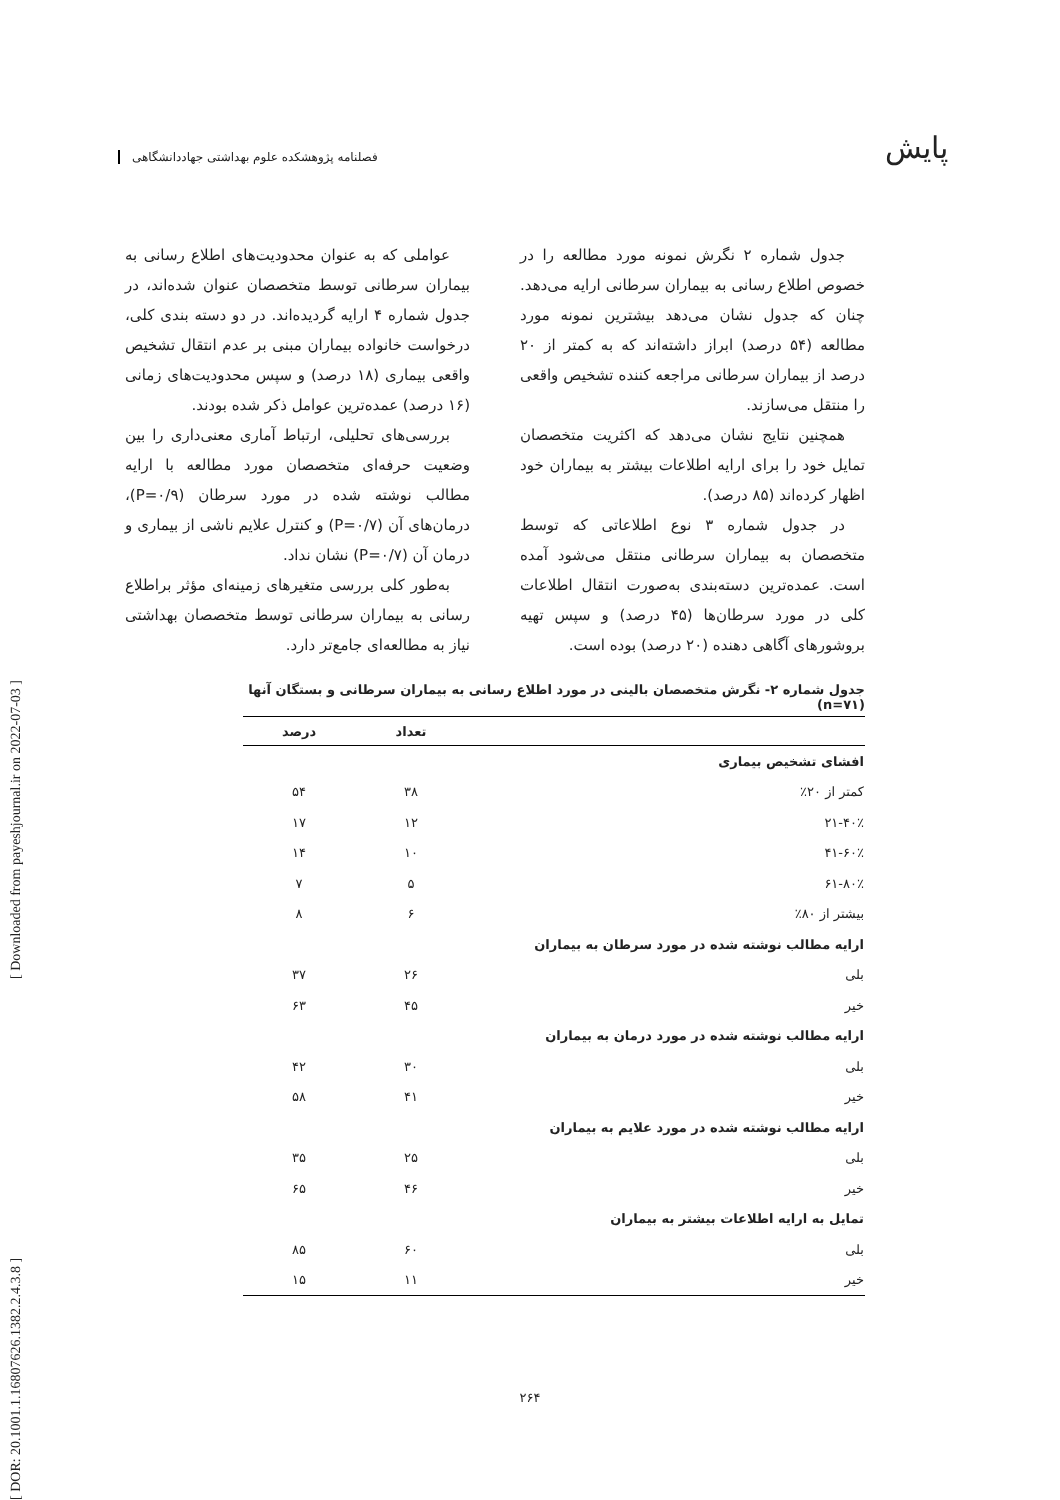پایش فصلنامه پژوهشکده علوم بهداشتی جهاددانشگاهی
[ DOR: 20.1001.1.16807626.1382.2.4.3.8 ] [ Downloaded from payeshjournal.ir on 2022-07-03 ]
جدول شماره ۲ نگرش نمونه مورد مطالعه را در خصوص اطلاع رسانی به بیماران سرطانی ارایه می‌دهد. چنان که جدول نشان می‌دهد بیشترین نمونه مورد مطالعه (۵۴ درصد) ابراز داشته‌اند که به کمتر از ۲۰ درصد از بیماران سرطانی مراجعه کننده تشخیص واقعی را منتقل می‌سازند.
همچنین نتایج نشان می‌دهد که اکثریت متخصصان تمایل خود را برای ارایه اطلاعات بیشتر به بیماران خود اظهار کرده‌اند (۸۵ درصد).
در جدول شماره ۳ نوع اطلاعاتی که توسط متخصصان به بیماران سرطانی منتقل می‌شود آمده است. عمده‌ترین دسته‌بندی به‌صورت انتقال اطلاعات کلی در مورد سرطان‌ها (۴۵ درصد) و سپس تهیه بروشورهای آگاهی دهنده (۲۰ درصد) بوده است.
عواملی که به عنوان محدودیت‌های اطلاع رسانی به بیماران سرطانی توسط متخصصان عنوان شده‌اند، در جدول شماره ۴ ارایه گردیده‌اند. در دو دسته بندی کلی، درخواست خانواده بیماران مبنی بر عدم انتقال تشخیص واقعی بیماری (۱۸ درصد) و سپس محدودیت‌های زمانی (۱۶ درصد) عمده‌ترین عوامل ذکر شده بودند.
بررسی‌های تحلیلی، ارتباط آماری معنی‌داری را بین وضعیت حرفه‌ای متخصصان مورد مطالعه با ارایه مطالب نوشته شده در مورد سرطان (P=۰/۹)، درمان‌های آن (P=۰/۷) و کنترل علایم ناشی از بیماری و درمان آن (P=۰/۷) نشان نداد.
به‌طور کلی بررسی متغیرهای زمینه‌ای مؤثر براطلاع رسانی به بیماران سرطانی توسط متخصصان بهداشتی نیاز به مطالعه‌ای جامع‌تر دارد.
جدول شماره ۲- نگرش متخصصان بالینی در مورد اطلاع رسانی به بیماران سرطانی و بستگان آنها (n=۷۱)
| | تعداد | درصد |
| --- | --- | --- |
| افشای تشخیص بیماری | | |
| کمتر از ۲۰٪ | ۳۸ | ۵۴ |
| ۲۱-۴۰٪ | ۱۲ | ۱۷ |
| ۴۱-۶۰٪ | ۱۰ | ۱۴ |
| ۶۱-۸۰٪ | ۵ | ۷ |
| بیشتر از ۸۰٪ | ۶ | ۸ |
| ارایه مطالب نوشته شده در مورد سرطان به بیماران | | |
| بلی | ۲۶ | ۳۷ |
| خیر | ۴۵ | ۶۳ |
| ارایه مطالب نوشته شده در مورد درمان به بیماران | | |
| بلی | ۳۰ | ۴۲ |
| خیر | ۴۱ | ۵۸ |
| ارایه مطالب نوشته شده در مورد علایم به بیماران | | |
| بلی | ۲۵ | ۳۵ |
| خیر | ۴۶ | ۶۵ |
| تمایل به ارایه اطلاعات بیشتر به بیماران | | |
| بلی | ۶۰ | ۸۵ |
| خیر | ۱۱ | ۱۵ |
۲۶۴